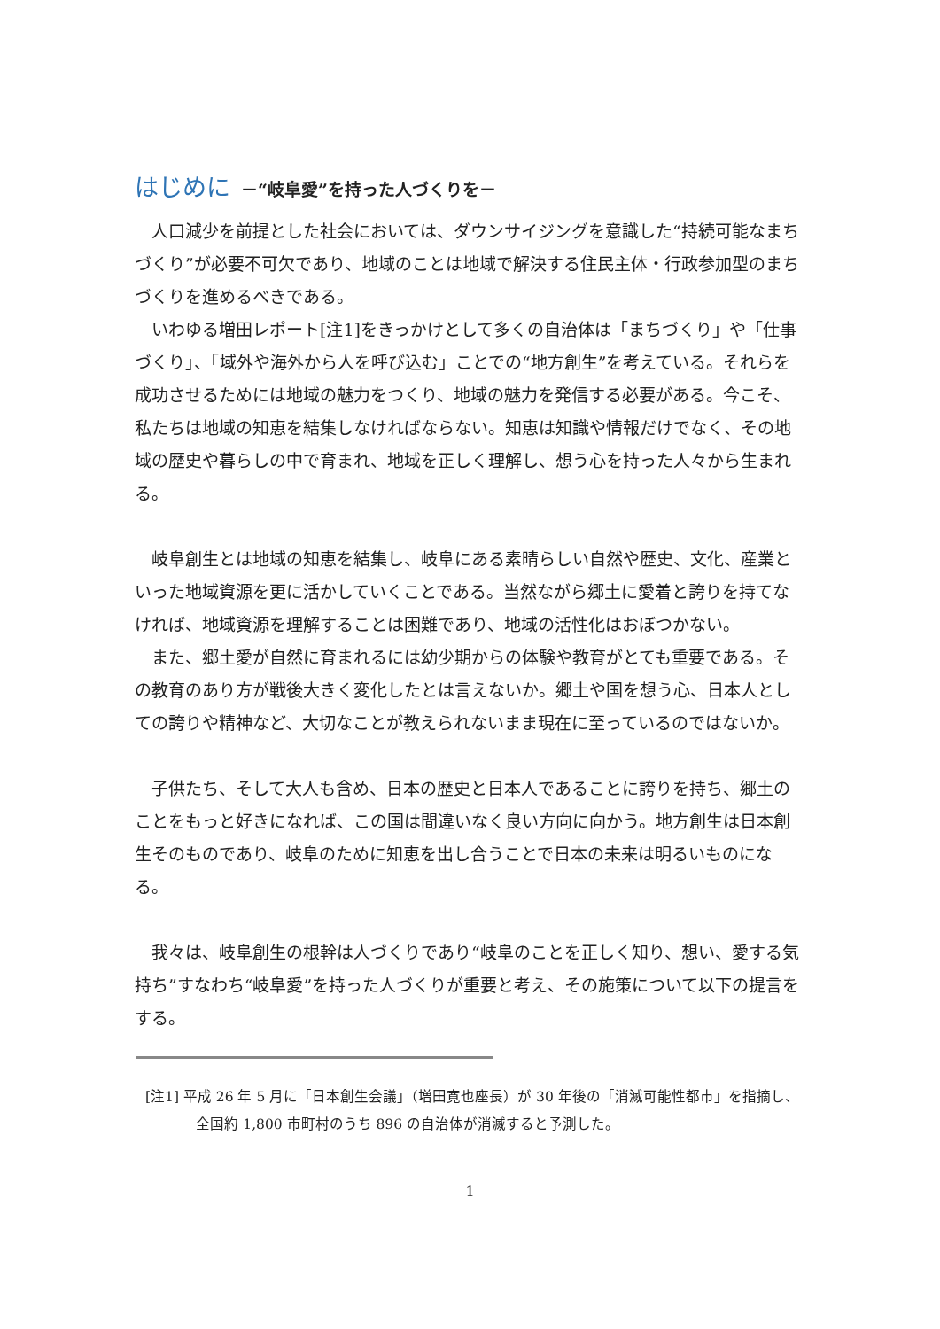はじめに －“岐阜愛”を持った人づくりを－
人口減少を前提とした社会においては、ダウンサイジングを意識した“持続可能なまちづくり”が必要不可欠であり、地域のことは地域で解決する住民主体・行政参加型のまちづくりを進めるべきである。
いわゆる増田レポート[注1]をきっかけとして多くの自治体は「まちづくり」や「仕事づくり」、「域外や海外から人を呼び込む」ことでの“地方創生”を考えている。それらを成功させるためには地域の魅力をつくり、地域の魅力を発信する必要がある。今こそ、私たちは地域の知恵を結集しなければならない。知恵は知識や情報だけでなく、その地域の歴史や暮らしの中で育まれ、地域を正しく理解し、想う心を持った人々から生まれる。
岐阜創生とは地域の知恵を結集し、岐阜にある素晴らしい自然や歴史、文化、産業といった地域資源を更に活かしていくことである。当然ながら郷土に愛着と誇りを持てなければ、地域資源を理解することは困難であり、地域の活性化はおぼつかない。
また、郷土愛が自然に育まれるには幼少期からの体験や教育がとても重要である。その教育のあり方が戦後大きく変化したとは言えないか。郷土や国を想う心、日本人としての誇りや精神など、大切なことが教えられないまま現在に至っているのではないか。
子供たち、そして大人も含め、日本の歴史と日本人であることに誇りを持ち、郷土のことをもっと好きになれば、この国は間違いなく良い方向に向かう。地方創生は日本創生そのものであり、岐阜のために知恵を出し合うことで日本の未来は明るいものになる。
我々は、岐阜創生の根幹は人づくりであり“岐阜のことを正しく知り、想い、愛する気持ち”すなわち“岐阜愛”を持った人づくりが重要と考え、その施策について以下の提言をする。
[注1] 平成 26 年 5 月に「日本創生会議」（増田寛也座長）が 30 年後の「消滅可能性都市」を指摘し、全国約 1,800 市町村のうち 896 の自治体が消滅すると予測した。
1